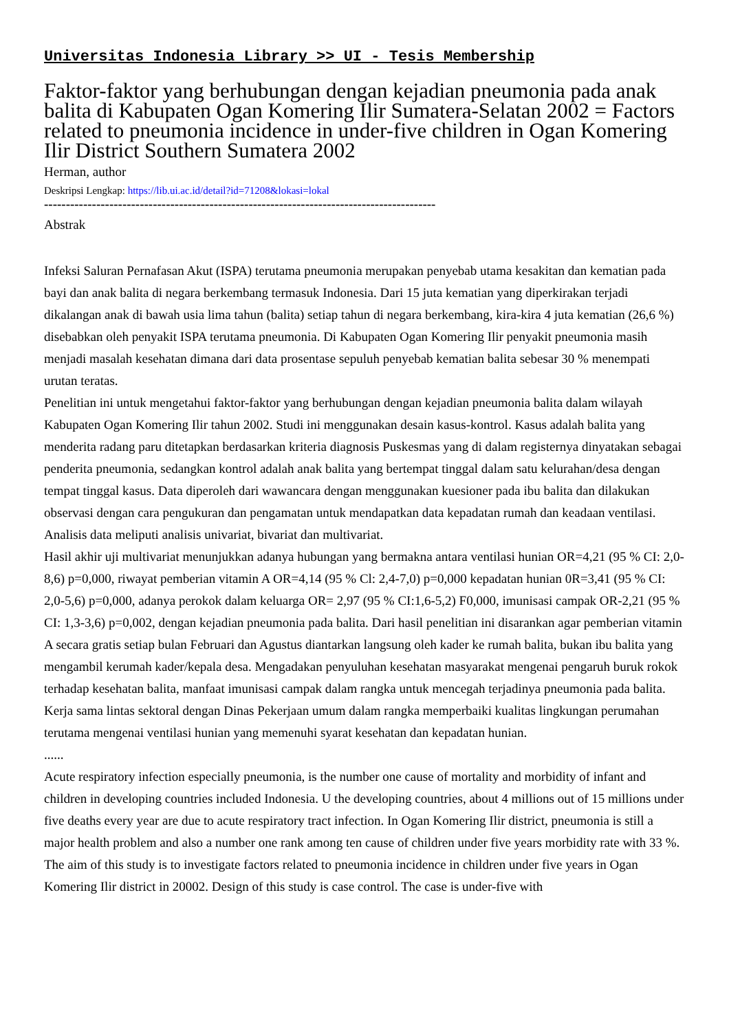Universitas Indonesia Library >> UI - Tesis Membership
Faktor-faktor yang berhubungan dengan kejadian pneumonia pada anak balita di Kabupaten Ogan Komering Ilir Sumatera-Selatan 2002 = Factors related to pneumonia incidence in under-five children in Ogan Komering Ilir District Southern Sumatera 2002
Herman, author
Deskripsi Lengkap: https://lib.ui.ac.id/detail?id=71208&lokasi=lokal
------------------------------------------------------------------------------------------
Abstrak
Infeksi Saluran Pernafasan Akut (ISPA) terutama pneumonia merupakan penyebab utama kesakitan dan kematian pada bayi dan anak balita di negara berkembang termasuk Indonesia. Dari 15 juta kematian yang diperkirakan terjadi dikalangan anak di bawah usia lima tahun (balita) setiap tahun di negara berkembang, kira-kira 4 juta kematian (26,6 %) disebabkan oleh penyakit ISPA terutama pneumonia. Di Kabupaten Ogan Komering Ilir penyakit pneumonia masih menjadi masalah kesehatan dimana dari data prosentase sepuluh penyebab kematian balita sebesar 30 % menempati urutan teratas.
Penelitian ini untuk mengetahui faktor-faktor yang berhubungan dengan kejadian pneumonia balita dalam wilayah Kabupaten Ogan Komering Ilir tahun 2002. Studi ini menggunakan desain kasus-kontrol. Kasus adalah balita yang menderita radang paru ditetapkan berdasarkan kriteria diagnosis Puskesmas yang di dalam registernya dinyatakan sebagai penderita pneumonia, sedangkan kontrol adalah anak balita yang bertempat tinggal dalam satu kelurahan/desa dengan tempat tinggal kasus. Data diperoleh dari wawancara dengan menggunakan kuesioner pada ibu balita dan dilakukan observasi dengan cara pengukuran dan pengamatan untuk mendapatkan data kepadatan rumah dan keadaan ventilasi. Analisis data meliputi analisis univariat, bivariat dan multivariat.
Hasil akhir uji multivariat menunjukkan adanya hubungan yang bermakna antara ventilasi hunian OR=4,21 (95 % CI: 2,0-8,6) p=0,000, riwayat pemberian vitamin A OR=4,14 (95 % Cl: 2,4-7,0) p=0,000 kepadatan hunian 0R=3,41 (95 % CI: 2,0-5,6) p=0,000, adanya perokok dalam keluarga OR= 2,97 (95 % CI:1,6-5,2) F0,000, imunisasi campak OR-2,21 (95 % CI: 1,3-3,6) p=0,002, dengan kejadian pneumonia pada balita. Dari hasil penelitian ini disarankan agar pemberian vitamin A secara gratis setiap bulan Februari dan Agustus diantarkan langsung oleh kader ke rumah balita, bukan ibu balita yang mengambil kerumah kader/kepala desa. Mengadakan penyuluhan kesehatan masyarakat mengenai pengaruh buruk rokok terhadap kesehatan balita, manfaat imunisasi campak dalam rangka untuk mencegah terjadinya pneumonia pada balita. Kerja sama lintas sektoral dengan Dinas Pekerjaan umum dalam rangka memperbaiki kualitas lingkungan perumahan terutama mengenai ventilasi hunian yang memenuhi syarat kesehatan dan kepadatan hunian.
......
Acute respiratory infection especially pneumonia, is the number one cause of mortality and morbidity of infant and children in developing countries included Indonesia. U the developing countries, about 4 millions out of 15 millions under five deaths every year are due to acute respiratory tract infection. In Ogan Komering Ilir district, pneumonia is still a major health problem and also a number one rank among ten cause of children under five years morbidity rate with 33 %.
The aim of this study is to investigate factors related to pneumonia incidence in children under five years in Ogan Komering Ilir district in 20002. Design of this study is case control. The case is under-five with